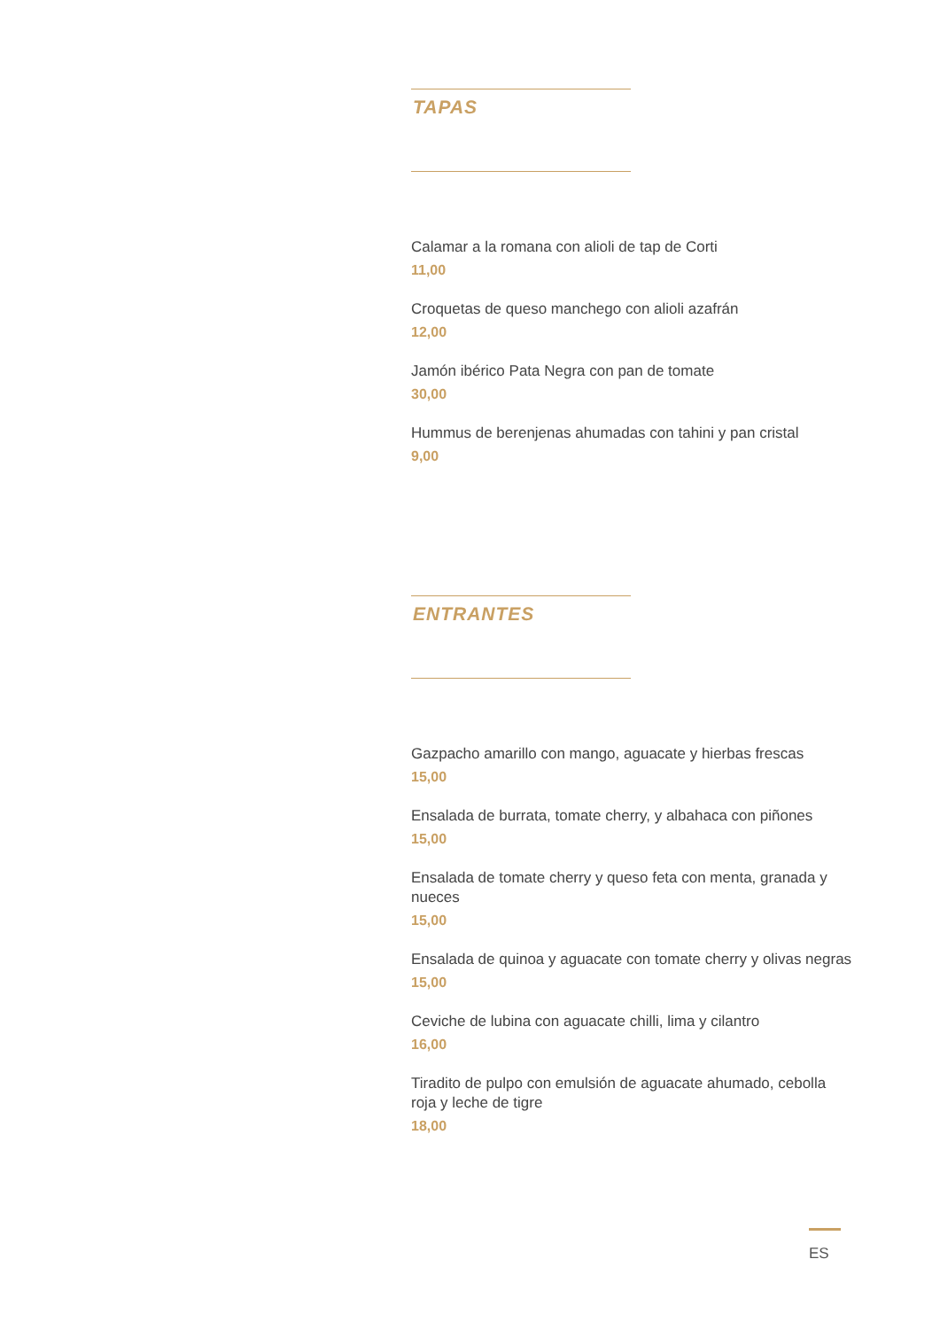TAPAS
Calamar a la romana con alioli de tap de Corti
11,00
Croquetas de queso manchego con alioli azafrán
12,00
Jamón ibérico Pata Negra con pan de tomate
30,00
Hummus de berenjenas ahumadas con tahini y pan cristal
9,00
ENTRANTES
Gazpacho amarillo con mango, aguacate y hierbas frescas
15,00
Ensalada de burrata, tomate cherry, y albahaca con piñones
15,00
Ensalada de tomate cherry y queso feta con menta, granada y nueces
15,00
Ensalada de quinoa y aguacate con tomate cherry y olivas negras
15,00
Ceviche de lubina con aguacate chilli, lima y cilantro
16,00
Tiradito de pulpo con emulsión de aguacate ahumado, cebolla roja y leche de tigre
18,00
ES